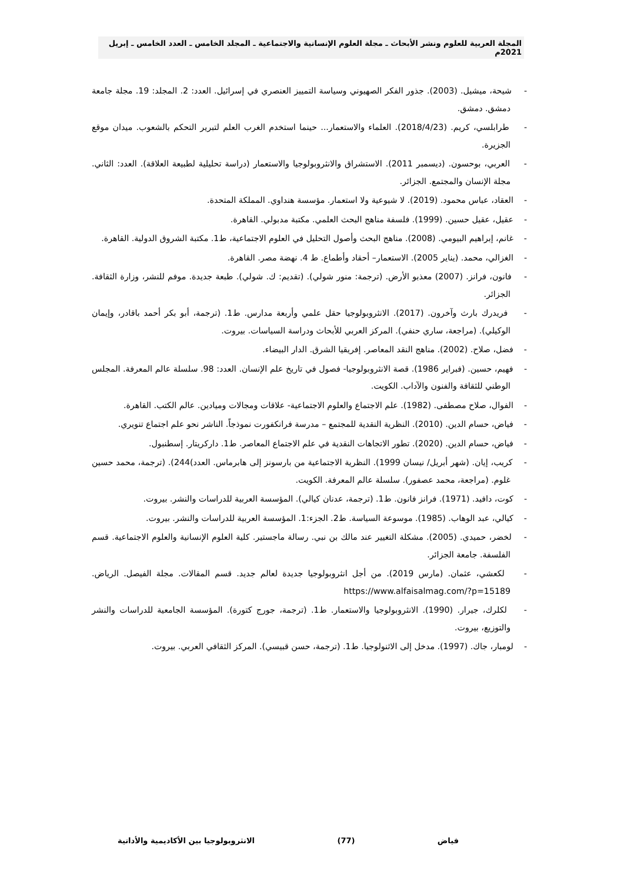المجلة العربية للعلوم ونشر الأبحاث ـ مجلة العلوم الإنسانية والاجتماعية ـ المجلد الخامس ـ العدد الخامس ـ إبريل 2021م
- شيحة، ميشيل. (2003). جذور الفكر الصهيوني وسياسة التمييز العنصري في إسرائيل. العدد: 2. المجلد: 19. مجلة جامعة دمشق. دمشق.
- طرابلسي، كريم. (2018/4/23). العلماء والاستعمار... حينما استخدم الغرب العلم لتبرير التحكم بالشعوب. ميدان موقع الجزيرة.
- العربي، بوحسون. (ديسمبر 2011). الاستشراق والانثروبولوجيا والاستعمار (دراسة تحليلية لطبيعة العلاقة). العدد: الثاني. مجلة الإنسان والمجتمع. الجزائر.
- العقاد، عباس محمود. (2019). لا شيوعية ولا استعمار. مؤسسة هنداوي. المملكة المتحدة.
- عقيل، عقيل حسين. (1999). فلسفة مناهج البحث العلمي. مكتبة مدبولي. القاهرة.
- غانم، إبراهيم البيومي. (2008). مناهج البحث وأصول التحليل في العلوم الاجتماعية، ط1. مكتبة الشروق الدولية. القاهرة.
- الغزالي، محمد. (يناير 2005). الاستعمار– أحقاد وأطماع. ط 4. نهضة مصر. القاهرة.
- فانون، فرانز. (2007) معذبو الأرض. (ترجمة: منور شولي). (تقديم: ك. شولي). طبعة جديدة. موفم للنشر، وزارة الثقافة. الجزائر.
- فريدرك بارث وآخرون. (2017). الانثروبولوجيا حقل علمي وأربعة مدارس. ط1. (ترجمة، أبو بكر أحمد باقادر، وإيمان الوكيلي). (مراجعة، ساري حنفي). المركز العربي للأبحاث ودراسة السياسات. بيروت.
- فضل، صلاح. (2002). مناهج النقد المعاصر. إفريقيا الشرق. الدار البيضاء.
- فهيم، حسين. (فبراير 1986). قصة الانثروبولوجيا- فصول في تاريخ علم الإنسان. العدد: 98. سلسلة عالم المعرفة. المجلس الوطني للثقافة والفنون والآداب. الكويت.
- الفوال، صلاح مصطفى. (1982). علم الاجتماع والعلوم الاجتماعية- علاقات ومجالات وميادين. عالم الكتب. القاهرة.
- فياض، حسام الدين. (2010). النظرية النقدية للمجتمع – مدرسة فرانكفورت نموذجاً. الناشر نحو علم اجتماع تنويري.
- فياض، حسام الدين. (2020). تطور الاتجاهات النقدية في علم الاجتماع المعاصر. ط1. داركريتار. إسطنبول.
- كريب، إيان. (شهر أبريل/ نيسان 1999). النظرية الاجتماعية من بارسونز إلى هابرماس. العدد)244). (ترجمة، محمد حسين غلوم. (مراجعة، محمد عصفور). سلسلة عالم المعرفة. الكويت.
- كوت، دافيد. (1971). فرانز فانون. ط1. (ترجمة، عدنان كيالي). المؤسسة العربية للدراسات والنشر. بيروت.
- كيالي، عبد الوهاب. (1985). موسوعة السياسة. ط2. الجزء:1. المؤسسة العربية للدراسات والنشر. بيروت.
- لخضر، حميدي. (2005). مشكلة التغيير عند مالك بن نبي. رسالة ماجستير. كلية العلوم الإنسانية والعلوم الاجتماعية. قسم الفلسفة. جامعة الجزائر.
- لكعشي، عثمان. (مارس 2019). من أجل انثروبولوجيا جديدة لعالم جديد. قسم المقالات. مجلة الفيصل. الرياض. https://www.alfaisalmag.com/?p=15189
- لكلرك، جيرار. (1990). الانثروبولوجيا والاستعمار. ط1. (ترجمة، جورج كتورة). المؤسسة الجامعية للدراسات والنشر والتوزيع، بيروت.
- لومبار، جاك. (1997). مدخل إلى الاثنولوجيا. ط1. (ترجمة، حسن قبيسي). المركز الثقافي العربي. بيروت.
فياض (77) الانثروبولوجيا بين الأكاديمية والأداتية